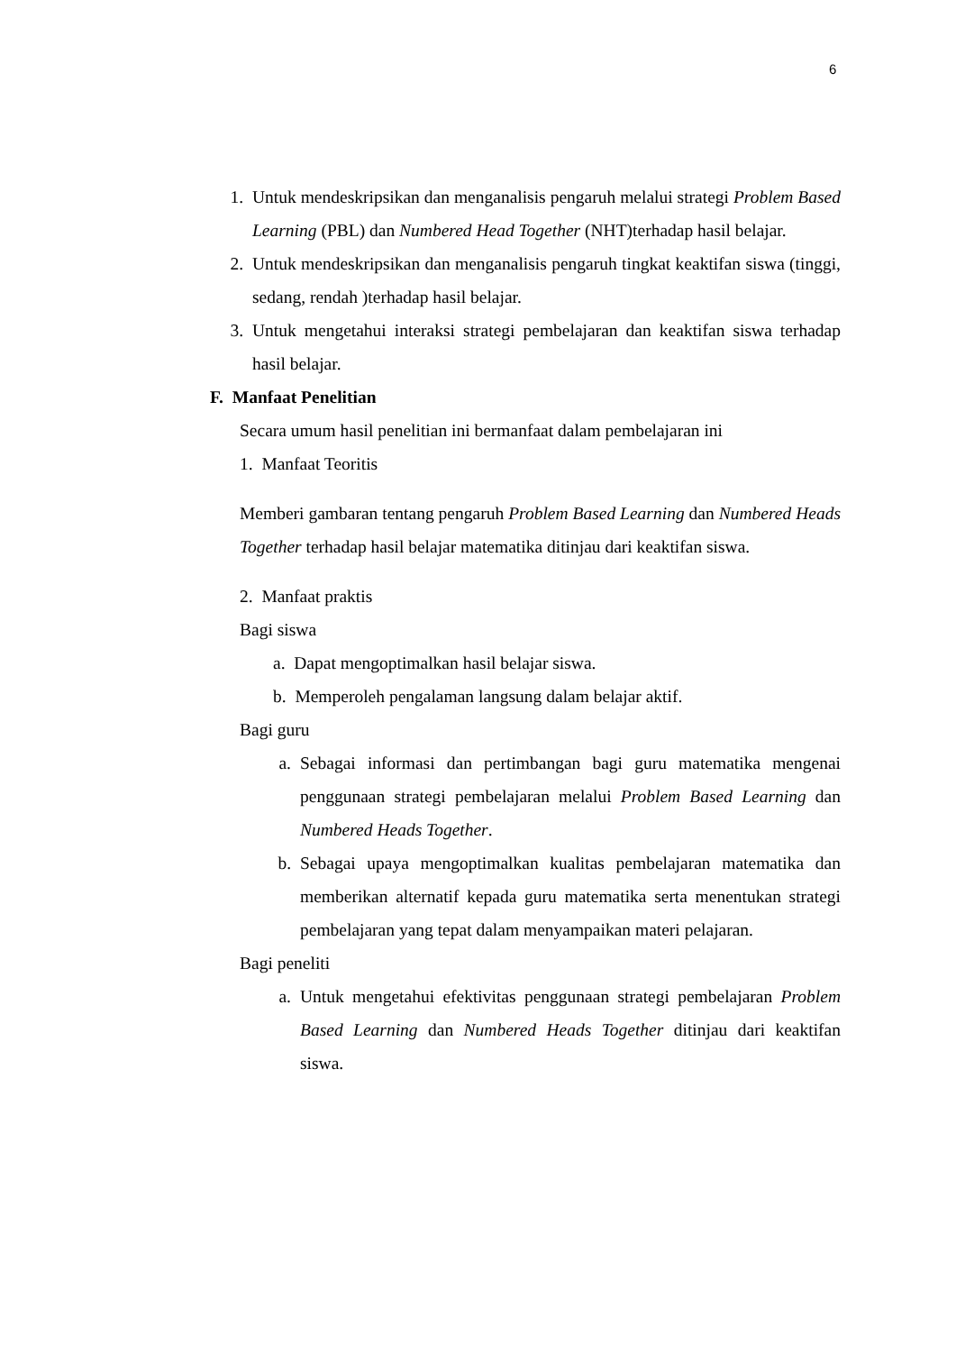6
1. Untuk mendeskripsikan dan menganalisis pengaruh melalui strategi Problem Based Learning (PBL) dan Numbered Head Together (NHT)terhadap hasil belajar.
2. Untuk mendeskripsikan dan menganalisis pengaruh tingkat keaktifan siswa (tinggi, sedang, rendah )terhadap hasil belajar.
3. Untuk mengetahui interaksi strategi pembelajaran dan keaktifan siswa terhadap hasil belajar.
F. Manfaat Penelitian
Secara umum hasil penelitian ini bermanfaat dalam pembelajaran ini
1. Manfaat Teoritis
Memberi gambaran tentang pengaruh Problem Based Learning dan Numbered Heads Together terhadap hasil belajar matematika ditinjau dari keaktifan siswa.
2. Manfaat praktis
Bagi siswa
a. Dapat mengoptimalkan hasil belajar siswa.
b. Memperoleh pengalaman langsung dalam belajar aktif.
Bagi guru
a. Sebagai informasi dan pertimbangan bagi guru matematika mengenai penggunaan strategi pembelajaran melalui Problem Based Learning dan Numbered Heads Together.
b. Sebagai upaya mengoptimalkan kualitas pembelajaran matematika dan memberikan alternatif kepada guru matematika serta menentukan strategi pembelajaran yang tepat dalam menyampaikan materi pelajaran.
Bagi peneliti
a. Untuk mengetahui efektivitas penggunaan strategi pembelajaran Problem Based Learning dan Numbered Heads Together ditinjau dari keaktifan siswa.